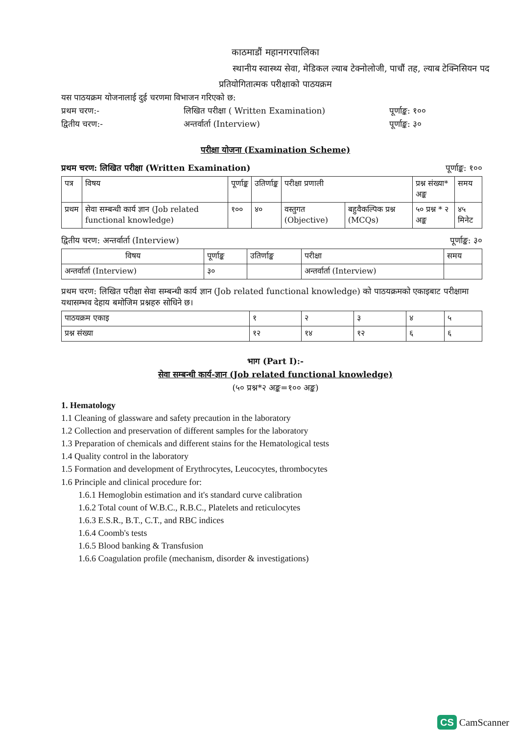काठमाडौं महानगरपालिका
स्थानीय स्वास्थ्य सेवा, मेडिकल ल्याब टेक्नोलोजी, पाचौं तह, ल्याब टेक्निसियन पद
प्रतियोगितात्मक परीक्षाको पाठयक्रम
यस पाठयक्रम योजनालाई दुई चरणमा विभाजन गरिएको छ:
प्रथम चरण:- लिखित परीक्षा ( Written Examination) पूर्णाङ्क: १००
द्वितीय चरण:- अन्तर्वार्ता (Interview) पूर्णाङ्क: ३०
परीक्षा योजना (Examination Scheme)
प्रथम चरण: लिखित परीक्षा (Written Examination) पूर्णाङ्क: १००
| पत्र | विषय | पूर्णाङ्क | उतिर्णाङ्क | परीक्षा प्रणाली | | प्रश्न संख्या* अङ्क | समय |
| --- | --- | --- | --- | --- | --- | --- | --- |
| प्रथम | सेवा सम्बन्धी कार्य ज्ञान (Job related functional knowledge) | १०० | ४० | वस्तुगत (Objective) | बहुवैकल्पिक प्रश्न (MCQs) | ५० प्रश्न * २ अङ्क | ४५ मिनेट |
द्वितीय चरण: अन्तर्वार्ता (Interview) पूर्णाङ्क: ३०
| विषय | पूर्णाङ्क | उतिर्णाङ्क | परीक्षा | समय |
| --- | --- | --- | --- | --- |
| अन्तर्वार्ता (Interview) | ३० | | अन्तर्वार्ता (Interview) | |
प्रथम चरण: लिखित परीक्षा सेवा सम्बन्धी कार्य ज्ञान (Job related functional knowledge) को पाठयक्रमको एकाइबाट परीक्षामा यथासम्भव देहाय बमोजिम प्रश्नहरु सोधिने छ।
| पाठयक्रम एकाइ | १ | २ | ३ | ४ | ५ |
| प्रश्न संख्या | १२ | १४ | १२ | ६ | ६ |
भाग (Part I):-
सेवा सम्बन्धी कार्य-ज्ञान (Job related functional knowledge)
(५० प्रश्न*२ अङ्क=१०० अङ्क)
1. Hematology
1.1 Cleaning of glassware and safety precaution in the laboratory
1.2 Collection and preservation of different samples for the laboratory
1.3 Preparation of chemicals and different stains for the Hematological tests
1.4 Quality control in the laboratory
1.5 Formation and development of Erythrocytes, Leucocytes, thrombocytes
1.6 Principle and clinical procedure for:
1.6.1 Hemoglobin estimation and it's standard curve calibration
1.6.2 Total count of W.B.C., R.B.C., Platelets and reticulocytes
1.6.3 E.S.R., B.T., C.T., and RBC indices
1.6.4 Coomb's tests
1.6.5 Blood banking & Transfusion
1.6.6 Coagulation profile (mechanism, disorder & investigations)
CS CamScanner